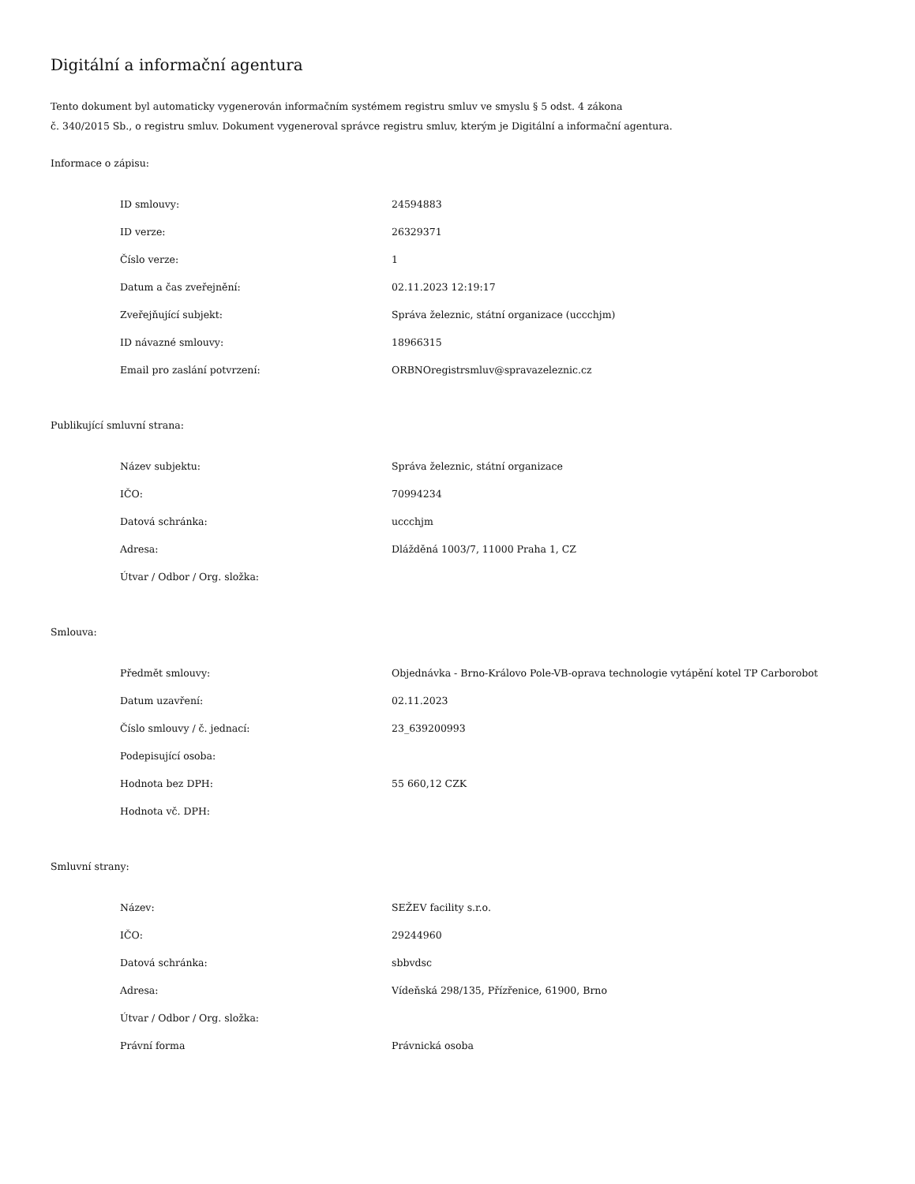Digitální a informační agentura
Tento dokument byl automaticky vygenerován informačním systémem registru smluv ve smyslu § 5 odst. 4 zákona
č. 340/2015 Sb., o registru smluv. Dokument vygeneroval správce registru smluv, kterým je Digitální a informační agentura.
Informace o zápisu:
| ID smlouvy: | 24594883 |
| ID verze: | 26329371 |
| Číslo verze: | 1 |
| Datum a čas zveřejnění: | 02.11.2023 12:19:17 |
| Zveřejňující subjekt: | Správa železnic, státní organizace (uccchjm) |
| ID návazné smlouvy: | 18966315 |
| Email pro zaslání potvrzení: | ORBNOregistrsmluv@spravazeleznic.cz |
Publikující smluvní strana:
| Název subjektu: | Správa železnic, státní organizace |
| IČO: | 70994234 |
| Datová schránka: | uccchjm |
| Adresa: | Dlážděná 1003/7, 11000 Praha 1, CZ |
| Útvar / Odbor / Org. složka: | |
Smlouva:
| Předmět smlouvy: | Objednávka - Brno-Královo Pole-VB-oprava technologie vytápění kotel TP Carborobot |
| Datum uzavření: | 02.11.2023 |
| Číslo smlouvy / č. jednací: | 23_639200993 |
| Podepisující osoba: | |
| Hodnota bez DPH: | 55 660,12 CZK |
| Hodnota vč. DPH: | |
Smluvní strany:
| Název: | SEŽEV facility s.r.o. |
| IČO: | 29244960 |
| Datová schránka: | sbbvdsc |
| Adresa: | Vídeňská 298/135, Přízřenice, 61900, Brno |
| Útvar / Odbor / Org. složka: | |
| Právní forma | Právnická osoba |